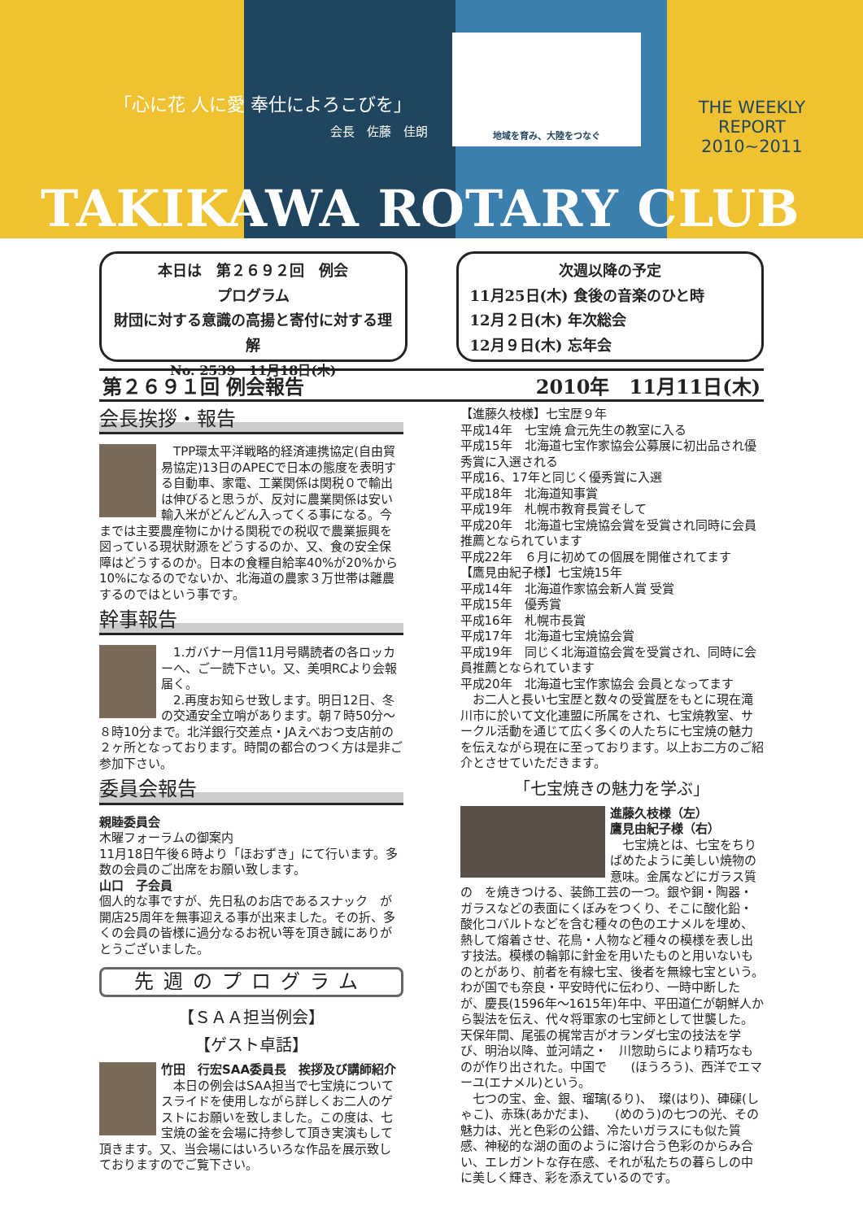「心に花 人に愛 奉仕によろこびを」
会長　佐藤　佳朗
地域を育み、大陸をつなぐ
THE WEEKLY REPORT
2010~2011
TAKIKAWA ROTARY CLUB
本日は　第２６９２回　例会
プログラム
財団に対する意識の高揚と寄付に対する理解
No. 2539　11月18日(木)
次週以降の予定
11月25日(木) 食後の音楽のひと時
12月２日(木) 年次総会
12月９日(木) 忘年会
第２６９１回 例会報告 2010年　11月11日(木)
会長挨拶・報告
　TPP環太平洋戦略的経済連携協定(自由貿易協定)13日のAPECで日本の態度を表明する自動車、家電、工業関係は関税０で輸出は伸びると思うが、反対に農業関係は安い輸入米がどんどん入ってくる事になる。今までは主要農産物にかける関税での税収で農業振興を図っている現状財源をどうするのか、又、食の安全保障はどうするのか。日本の食糧自給率40%が20%から10%になるのでないか、北海道の農家３万世帯は離農するのではという事です。
幹事報告
　1.ガバナー月信11月号購読者の各ロッカーへ、ご一読下さい。又、美唄RCより会報届く。
　2.再度お知らせ致します。明日12日、冬の交通安全立哨があります。朝７時50分～８時10分まで。北洋銀行交差点・JAえべおつ支店前の２ヶ所となっております。時間の都合のつく方は是非ご参加下さい。
委員会報告
親睦委員会
木曜フォーラムの御案内
11月18日午後６時より「ほおずき」にて行います。多数の会員のご出席をお願い致します。
山口　子会員
個人的な事ですが、先日私のお店であるスナック　が開店25周年を無事迎える事が出来ました。その折、多くの会員の皆様に過分なるお祝い等を頂き誠にありがとうございました。
先週のプログラム
【ＳＡＡ担当例会】
【ゲスト卓話】
竹田　行宏SAA委員長　挨拶及び講師紹介
　本日の例会はSAA担当で七宝焼についてスライドを使用しながら詳しくお二人のゲストにお願いを致しました。この度は、七宝焼の釜を会場に持参して頂き実演もして頂きます。又、当会場にはいろいろな作品を展示致しておりますのでご覧下さい。
【進藤久枝様】七宝歴９年
平成14年　七宝焼 倉元先生の教室に入る
平成15年　北海道七宝作家協会公募展に初出品され優秀賞に入選される
平成16、17年と同じく優秀賞に入選
平成18年　北海道知事賞
平成19年　札幌市教育長賞そして
平成20年　北海道七宝焼協会賞を受賞され同時に会員推薦となられています
平成22年　６月に初めての個展を開催されてます
【鷹見由紀子様】七宝焼15年
平成14年　北海道作家協会新人賞 受賞
平成15年　優秀賞
平成16年　札幌市長賞
平成17年　北海道七宝焼協会賞
平成19年　同じく北海道協会賞を受賞され、同時に会員推薦となられています
平成20年　北海道七宝作家協会 会員となってます
　お二人と長い七宝歴と数々の受賞歴をもとに現在滝川市に於いて文化連盟に所属をされ、七宝焼教室、サークル活動を通じて広く多くの人たちに七宝焼の魅力を伝えながら現在に至っております。以上お二方のご紹介とさせていただきます。
「七宝焼きの魅力を学ぶ」
進藤久枝様（左）
鷹見由紀子様（右）
　七宝焼とは、七宝をちりばめたように美しい焼物の意味。金属などにガラス質の　を焼きつける、装飾工芸の一つ。銀や銅・陶器・ガラスなどの表面にくぼみをつくり、そこに酸化鉛・酸化コバルトなどを含む種々の色のエナメルを埋め、熱して熔着させ、花鳥・人物など種々の模様を表し出す技法。模様の輪郭に針金を用いたものと用いないものとがあり、前者を有線七宝、後者を無線七宝という。わが国でも奈良・平安時代に伝わり、一時中断したが、慶長(1596年～1615年)年中、平田道仁が朝鮮人から製法を伝え、代々将軍家の七宝師として世襲した。天保年間、尾張の梶常吉がオランダ七宝の技法を学び、明治以降、並河靖之・　川惣助らにより精巧なものが作り出された。中国で　　(ほうろう)、西洋でエマーユ(エナメル)という。
　七つの宝、金、銀、瑠璃(るり)、　璨(はり)、硨磲(しゃこ)、赤珠(あかだま)、　　(めのう)の七つの光、その魅力は、光と色彩の公錯、冷たいガラスにも似た質感、神秘的な湖の面のように溶け合う色彩のからみ合い、エレガントな存在感、それが私たちの暮らしの中に美しく輝き、彩を添えているのです。